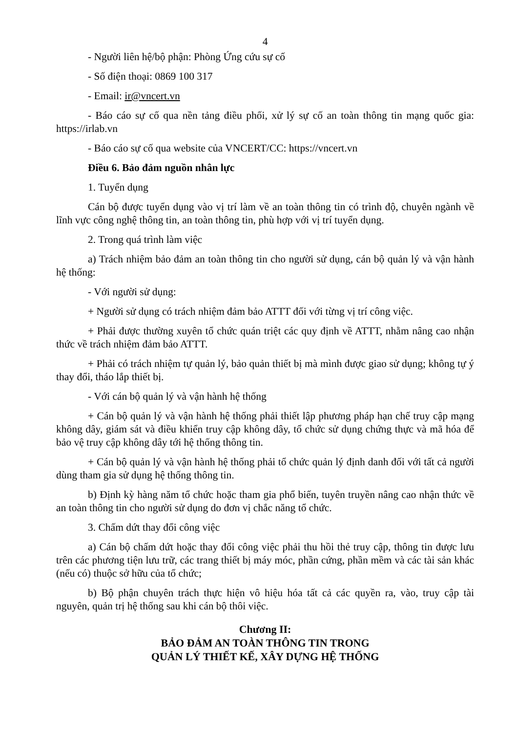4
- Người liên hệ/bộ phận: Phòng Ứng cứu sự cố
- Số điện thoại: 0869 100 317
- Email: ir@vncert.vn
- Báo cáo sự cố qua nền tảng điều phối, xử lý sự cố an toàn thông tin mạng quốc gia: https://irlab.vn
- Báo cáo sự cố qua website của VNCERT/CC: https://vncert.vn
Điều 6. Bảo đảm nguồn nhân lực
1. Tuyển dụng
Cán bộ được tuyển dụng vào vị trí làm về an toàn thông tin có trình độ, chuyên ngành về lĩnh vực công nghệ thông tin, an toàn thông tin, phù hợp với vị trí tuyển dụng.
2. Trong quá trình làm việc
a) Trách nhiệm bảo đảm an toàn thông tin cho người sử dụng, cán bộ quản lý và vận hành hệ thống:
- Với người sử dụng:
+ Người sử dụng có trách nhiệm đảm bảo ATTT đối với từng vị trí công việc.
+ Phải được thường xuyên tổ chức quán triệt các quy định về ATTT, nhằm nâng cao nhận thức về trách nhiệm đảm bảo ATTT.
+ Phải có trách nhiệm tự quản lý, bảo quản thiết bị mà mình được giao sử dụng; không tự ý thay đổi, tháo lắp thiết bị.
- Với cán bộ quản lý và vận hành hệ thống
+ Cán bộ quản lý và vận hành hệ thống phải thiết lập phương pháp hạn chế truy cập mạng không dây, giám sát và điều khiển truy cập không dây, tổ chức sử dụng chứng thực và mã hóa để bảo vệ truy cập không dây tới hệ thống thông tin.
+ Cán bộ quản lý và vận hành hệ thống phải tổ chức quản lý định danh đối với tất cả người dùng tham gia sử dụng hệ thống thông tin.
b) Định kỳ hàng năm tổ chức hoặc tham gia phổ biến, tuyên truyền nâng cao nhận thức về an toàn thông tin cho người sử dụng do đơn vị chắc năng tổ chức.
3. Chấm dứt thay đổi công việc
a) Cán bộ chấm dứt hoặc thay đổi công việc phải thu hồi thẻ truy cập, thông tin được lưu trên các phương tiện lưu trữ, các trang thiết bị máy móc, phần cứng, phần mềm và các tài sản khác (nếu có) thuộc sở hữu của tổ chức;
b) Bộ phận chuyên trách thực hiện vô hiệu hóa tất cả các quyền ra, vào, truy cập tài nguyên, quản trị hệ thống sau khi cán bộ thôi việc.
Chương II:
BẢO ĐẢM AN TOÀN THÔNG TIN TRONG
QUẢN LÝ THIẾT KẾ, XÂY DỰNG HỆ THỐNG